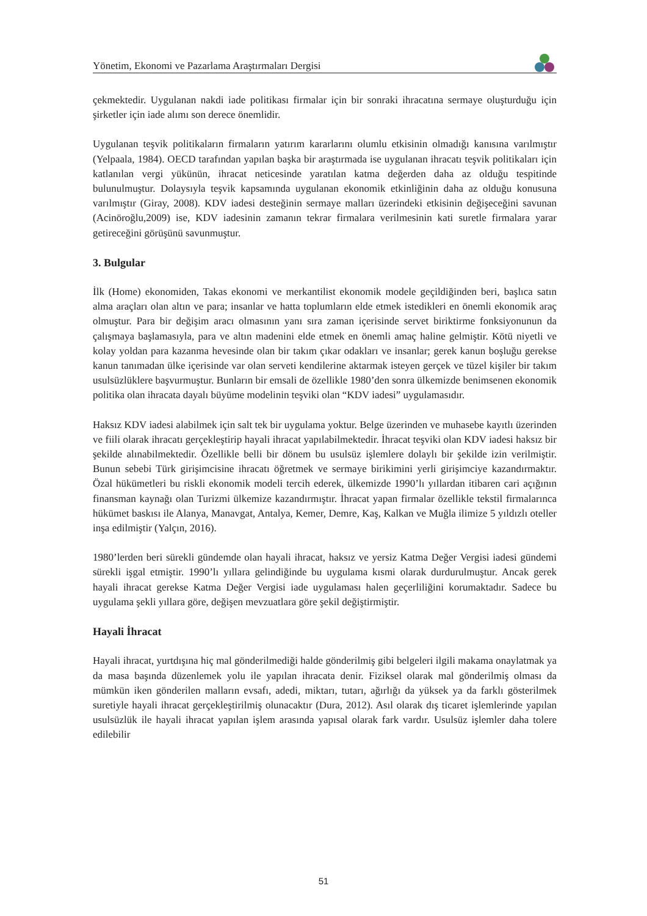Yönetim, Ekonomi ve Pazarlama Araştırmaları Dergisi
çekmektedir. Uygulanan nakdi iade politikası firmalar için bir sonraki ihracatına sermaye oluşturduğu için şirketler için iade alımı son derece önemlidir.
Uygulanan teşvik politikaların firmaların yatırım kararlarını olumlu etkisinin olmadığı kanısına varılmıştır (Yelpaala, 1984). OECD tarafından yapılan başka bir araştırmada ise uygulanan ihracatı teşvik politikaları için katlanılan vergi yükünün, ihracat neticesinde yaratılan katma değerden daha az olduğu tespitinde bulunulmuştur. Dolaysıyla teşvik kapsamında uygulanan ekonomik etkinliğinin daha az olduğu konusuna varılmıştır (Giray, 2008). KDV iadesi desteğinin sermaye malları üzerindeki etkisinin değişeceğini savunan (Acinöroğlu,2009) ise, KDV iadesinin zamanın tekrar firmalara verilmesinin kati suretle firmalara yarar getireceğini görüşünü savunmuştur.
3. Bulgular
İlk (Home) ekonomiden, Takas ekonomi ve merkantilist ekonomik modele geçildiğinden beri, başlıca satın alma araçları olan altın ve para; insanlar ve hatta toplumların elde etmek istedikleri en önemli ekonomik araç olmuştur. Para bir değişim aracı olmasının yanı sıra zaman içerisinde servet biriktirme fonksiyonunun da çalışmaya başlamasıyla, para ve altın madenini elde etmek en önemli amaç haline gelmiştir. Kötü niyetli ve kolay yoldan para kazanma hevesinde olan bir takım çıkar odakları ve insanlar; gerek kanun boşluğu gerekse kanun tanımadan ülke içerisinde var olan serveti kendilerine aktarmak isteyen gerçek ve tüzel kişiler bir takım usulsüzlüklere başvurmuştur. Bunların bir emsali de özellikle 1980’den sonra ülkemizde benimsenen ekonomik politika olan ihracata dayalı büyüme modelinin teşviki olan “KDV iadesi” uygulamasıdır.
Haksız KDV iadesi alabilmek için salt tek bir uygulama yoktur. Belge üzerinden ve muhasebe kayıtlı üzerinden ve fiili olarak ihracatı gerçekleştirip hayali ihracat yapılabilmektedir. İhracat teşviki olan KDV iadesi haksız bir şekilde alınabilmektedir. Özellikle belli bir dönem bu usulsüz işlemlere dolaylı bir şekilde izin verilmiştir. Bunun sebebi Türk girişimcisine ihracatı öğretmek ve sermaye birikimini yerli girişimciye kazandırmaktır. Özal hükümetleri bu riskli ekonomik modeli tercih ederek, ülkemizde 1990’lı yıllardan itibaren cari açığının finansman kaynağı olan Turizmi ülkemize kazandırmıştır. İhracat yapan firmalar özellikle tekstil firmalarınca hükümet baskısı ile Alanya, Manavgat, Antalya, Kemer, Demre, Kaş, Kalkan ve Muğla ilimize 5 yıldızlı oteller inşa edilmiştir (Yalçın, 2016).
1980’lerden beri sürekli gündemde olan hayali ihracat, haksız ve yersiz Katma Değer Vergisi iadesi gündemi sürekli işgal etmiştir. 1990’lı yıllara gelindiğinde bu uygulama kısmi olarak durdurulmuştur. Ancak gerek hayali ihracat gerekse Katma Değer Vergisi iade uygulaması halen geçerliliğini korumaktadır. Sadece bu uygulama şekli yıllara göre, değişen mevzuatlara göre şekil değiştirmiştir.
Hayali İhracat
Hayali ihracat, yurtdışına hiç mal gönderilmediği halde gönderilmiş gibi belgeleri ilgili makama onaylatmak ya da masa başında düzenlemek yolu ile yapılan ihracata denir. Fiziksel olarak mal gönderilmiş olması da mümkün iken gönderilen malların evsafı, adedi, miktarı, tutarı, ağırlığı da yüksek ya da farklı gösterilmek suretiyle hayali ihracat gerçekleştirilmiş olunacaktır (Dura, 2012). Asıl olarak dış ticaret işlemlerinde yapılan usulsüzlük ile hayali ihracat yapılan işlem arasında yapısal olarak fark vardır. Usulsüz işlemler daha tolere edilebilir
51